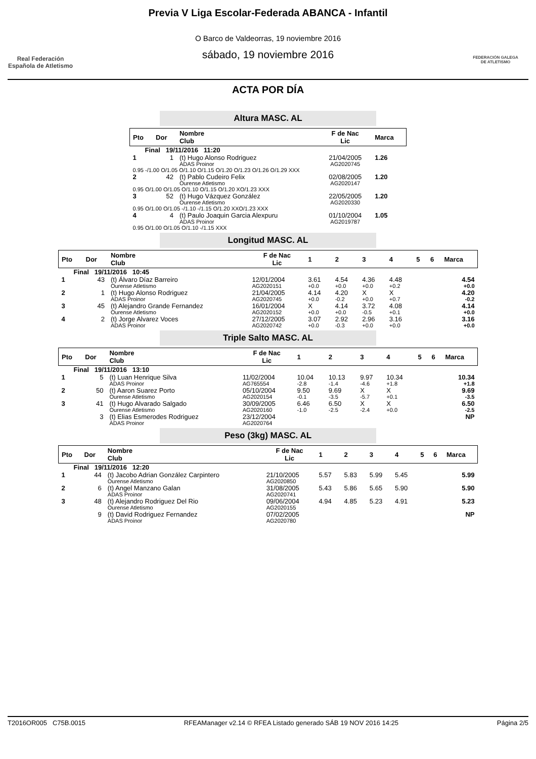Real Federación
Española de Atletismo
Previa V Liga Escolar-Federada ABANCA - Infantil
O Barco de Valdeorras, 19 noviembre 2016
sábado, 19 noviembre 2016
FEDERACIÓN GALEGA
DE ATLETISMO
ACTA POR DÍA
Altura MASC. AL
| Pto | Dor | Nombre Club | F de Nac Lic | Marca |
| --- | --- | --- | --- | --- |
| Final 19/11/2016 11:20 | | | | |
| 1 | 1 | (t) Hugo Alonso Rodriguez ADAS Proinor | 21/04/2005 AG2020745 | 1.26 |
| 0.95 -/1.00 O/1.05 O/1.10 O/1.15 O/1.20 O/1.23 O/1.26 O/1.29 XXX | | | | |
| 2 | 42 | (t) Pablo Cudeiro Felix Ourense Atletismo | 02/08/2005 AG2020147 | 1.20 |
| 0.95 O/1.00 O/1.05 O/1.10 O/1.15 O/1.20 XO/1.23 XXX | | | | |
| 3 | 52 | (t) Hugo Vázquez González Ourense Atletismo | 22/05/2005 AG2020330 | 1.20 |
| 0.95 O/1.00 O/1.05 -/1.10 -/1.15 O/1.20 XXO/1.23 XXX | | | | |
| 4 | 4 | (t) Paulo Joaquin Garcia Alexpuru ADAS Proinor | 01/10/2004 AG2019787 | 1.05 |
| 0.95 O/1.00 O/1.05 O/1.10 -/1.15 XXX | | | | |
Longitud MASC. AL
| Pto | Dor | Nombre Club | F de Nac Lic | 1 | 2 | 3 | 4 | 5 | 6 | Marca |
| --- | --- | --- | --- | --- | --- | --- | --- | --- | --- | --- |
| Final 19/11/2016 10:45 | | | | | | | | | | |
| 1 | 43 | (t) Álvaro Díaz Barreiro Ourense Atletismo | 12/01/2004 AG2020151 | 3.61 +0.0 | 4.54 +0.0 | 4.36 +0.0 | 4.48 +0.2 | | | 4.54 +0.0 |
| 2 | 1 | (t) Hugo Alonso Rodriguez ADAS Proinor | 21/04/2005 AG2020745 | 4.14 +0.0 | 4.20 -0.2 | X +0.0 | X +0.7 | | | 4.20 -0.2 |
| 3 | 45 | (t) Alejandro Grande Fernandez Ourense Atletismo | 16/01/2004 AG2020152 | X +0.0 | 4.14 +0.0 | 3.72 -0.5 | 4.08 +0.1 | | | 4.14 +0.0 |
| 4 | 2 | (t) Jorge Alvarez Voces ADAS Proinor | 27/12/2005 AG2020742 | 3.07 +0.0 | 2.92 -0.3 | 2.96 +0.0 | 3.16 +0.0 | | | 3.16 +0.0 |
Triple Salto MASC. AL
| Pto | Dor | Nombre Club | F de Nac Lic | 1 | 2 | 3 | 4 | 5 | 6 | Marca |
| --- | --- | --- | --- | --- | --- | --- | --- | --- | --- | --- |
| Final 19/11/2016 13:10 | | | | | | | | | | |
| 1 | 5 | (t) Luan Henrique Silva ADAS Proinor | 11/02/2004 AG765554 | 10.04 -2.8 | 10.13 -1.4 | 9.97 -4.6 | 10.34 +1.8 | | | 10.34 +1.8 |
| 2 | 50 | (t) Aaron Suarez Porto Ourense Atletismo | 05/10/2004 AG2020154 | 9.50 -0.1 | 9.69 -3.5 | X -5.7 | X +0.1 | | | 9.69 -3.5 |
| 3 | 41 | (t) Hugo Alvarado Salgado Ourense Atletismo | 30/09/2005 AG2020160 | 6.46 -1.0 | 6.50 -2.5 | X -2.4 | X +0.0 | | | 6.50 -2.5 |
| | 3 | (t) Elias Esmerodes Rodriguez ADAS Proinor | 23/12/2004 AG2020764 | | | | | | | NP |
Peso (3kg) MASC. AL
| Pto | Dor | Nombre Club | F de Nac Lic | 1 | 2 | 3 | 4 | 5 | 6 | Marca |
| --- | --- | --- | --- | --- | --- | --- | --- | --- | --- | --- |
| Final 19/11/2016 12:20 | | | | | | | | | | |
| 1 | 44 | (t) Jacobo Adrian González Carpintero Ourense Atletismo | 21/10/2005 AG2020850 | 5.57 | 5.83 | 5.99 | 5.45 | | | 5.99 |
| 2 | 6 | (t) Angel Manzano Galan ADAS Proinor | 31/08/2005 AG2020741 | 5.43 | 5.86 | 5.65 | 5.90 | | | 5.90 |
| 3 | 48 | (t) Alejandro Rodriguez Del Rio Ourense Atletismo | 09/06/2004 AG2020155 | 4.94 | 4.85 | 5.23 | 4.91 | | | 5.23 |
| | 9 | (t) David Rodriguez Fernandez ADAS Proinor | 07/02/2005 AG2020780 | | | | | | | NP |
T2016OR005 C75B.0015 RFEAManager v2.14 © RFEA Listado generado SÁB 19 NOV 2016 14:25 Página 2/5